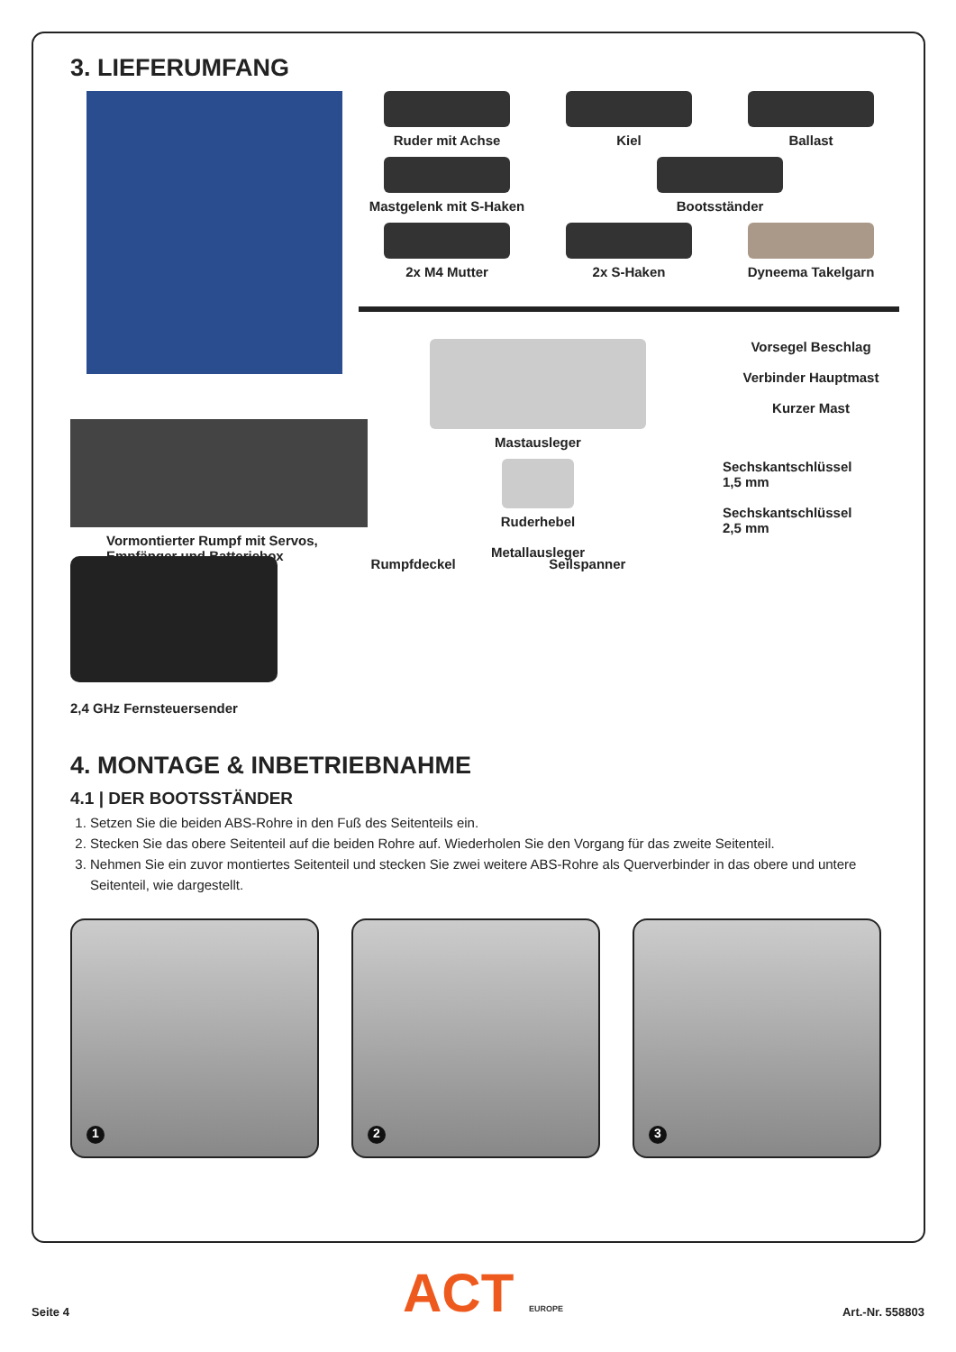3. LIEFERUMFANG
Vormontierter Rumpf mit Servos,
Empfänger und Batteriebox
Ruder mit Achse
Kiel
Ballast
Mastgelenk mit S-Haken
Bootsständer
2x M4 Mutter
2x S-Haken
Dyneema Takelgarn
Mastausleger
Vorsegel Beschlag
Verbinder Hauptmast
Kurzer Mast
Ruderhebel
Metallausleger
Sechskantschlüssel
1,5 mm
Sechskantschlüssel
2,5 mm
2,4 GHz Fernsteuersender Rumpfdeckel Seilspanner
4. MONTAGE & INBETRIEBNAHME
4.1 | DER BOOTSSTÄNDER
1. Setzen Sie die beiden ABS-Rohre in den Fuß des Seitenteils ein.
2. Stecken Sie das obere Seitenteil auf die beiden Rohre auf. Wiederholen Sie den Vorgang für das zweite Seitenteil.
3. Nehmen Sie ein zuvor montiertes Seitenteil und stecken Sie zwei weitere ABS-Rohre als Querverbinder in das obere und untere Seitenteil, wie dargestellt.
1
2
3
ACT EUROPE
Seite 4 Art.-Nr. 558803